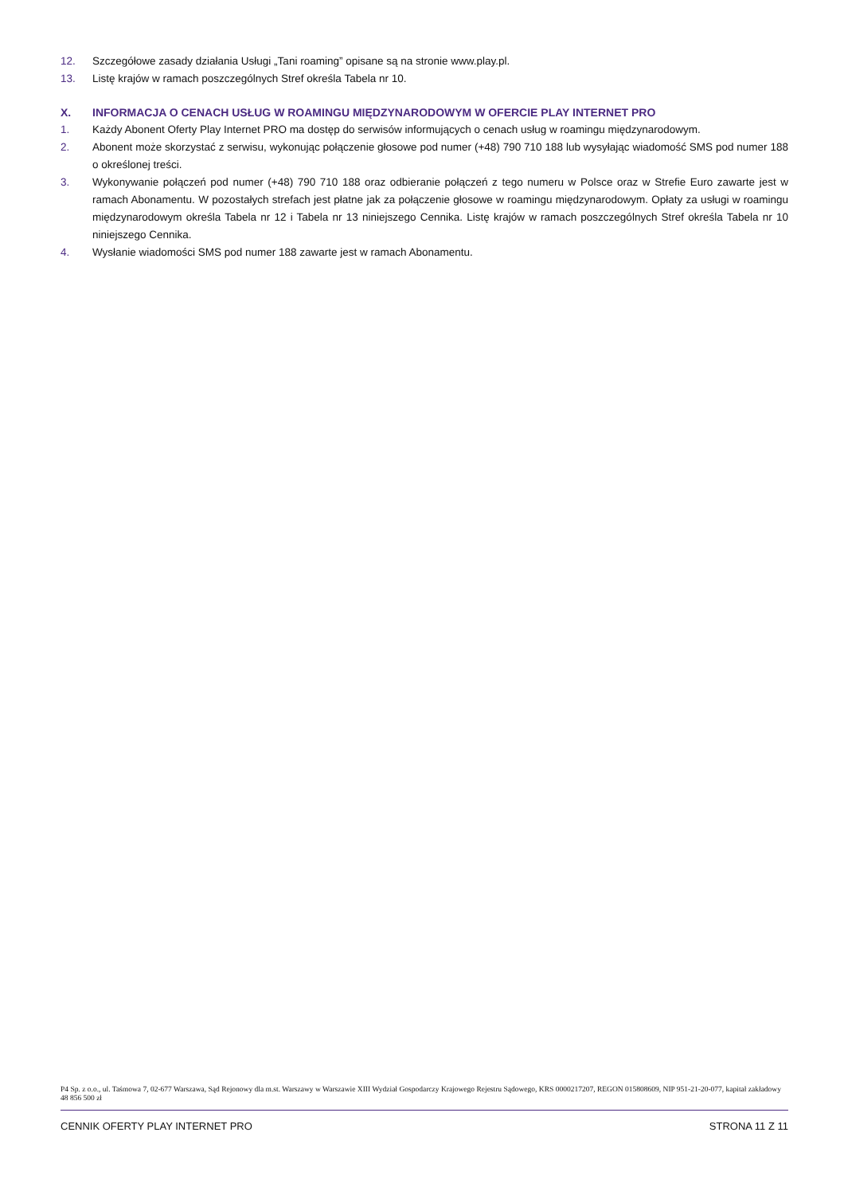12. Szczegółowe zasady działania Usługi „Tani roaming” opisane są na stronie www.play.pl.
13. Listę krajów w ramach poszczególnych Stref określa Tabela nr 10.
X. INFORMACJA O CENACH USŁUG W ROAMINGU MIĘDZYNARODOWYM W OFERCIE PLAY INTERNET PRO
1. Każdy Abonent Oferty Play Internet PRO ma dostęp do serwisów informujących o cenach usług w roamingu międzynarodowym.
2. Abonent może skorzystać z serwisu, wykonując połączenie głosowe pod numer (+48) 790 710 188 lub wysyłając wiadomość SMS pod numer 188 o określonej treści.
3. Wykonywanie połączeń pod numer (+48) 790 710 188 oraz odbieranie połączeń z tego numeru w Polsce oraz w Strefie Euro zawarte jest w ramach Abonamentu. W pozostałych strefach jest płatne jak za połączenie głosowe w roamingu międzynarodowym. Opłaty za usługi w roamingu międzynarodowym określa Tabela nr 12 i Tabela nr 13 niniejszego Cennika. Listę krajów w ramach poszczególnych Stref określa Tabela nr 10 niniejszego Cennika.
4. Wysłanie wiadomości SMS pod numer 188 zawarte jest w ramach Abonamentu.
P4 Sp. z o.o., ul. Taśmowa 7, 02-677 Warszawa, Sąd Rejonowy dla m.st. Warszawy w Warszawie XIII Wydział Gospodarczy Krajowego Rejestru Sądowego, KRS 0000217207, REGON 015808609, NIP 951-21-20-077, kapitał zakładowy 48 856 500 zł
CENNIK OFERTY PLAY INTERNET PRO STRONA 11 Z 11